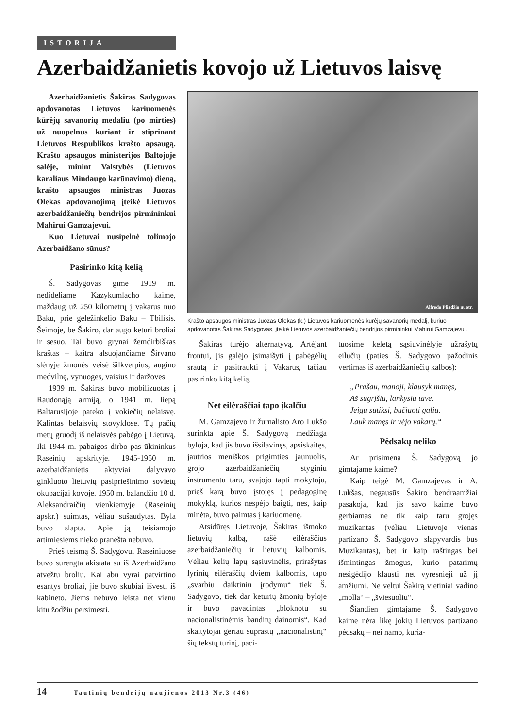ISTORIJA
Azerbaidžanietis kovojo už Lietuvos laisvę
Azerbaidžanietis Šakiras Sadygovas apdovanotas Lietuvos kariuomenės kūrėjų savanorių medaliu (po mirties) už nuopelnus kuriant ir stiprinant Lietuvos Respublikos krašto apsaugą. Krašto apsaugos ministerijos Baltojoje salėje, minint Valstybės (Lietuvos karaliaus Mindaugo karūnavimo) dieną, krašto apsaugos ministras Juozas Olekas apdovanojimą įteikė Lietuvos azerbaidžaniečių bendrijos pirmininkui Mahirui Gamzajevui.
Kuo Lietuvai nusipelnė tolimojo Azerbaidžano sūnus?
Pasirinko kitą kelią
Š. Sadygovas gimė 1919 m. nedideliame Kazykumlacho kaime, maždaug už 250 kilometrų į vakarus nuo Baku, prie geležinkelio Baku – Tbilisis. Šeimoje, be Šakiro, dar augo keturi broliai ir sesuo. Tai buvo grynai žemdirbiškas kraštas – kaitra alsuojančiame Širvano slėnyje žmonės veisė šilkverpius, augino medvilnę, vynuoges, vaisius ir daržoves.
1939 m. Šakiras buvo mobilizuotas į Raudonąją armiją, o 1941 m. liepą Baltarusijoje pateko į vokiečių nelaisvę. Kalintas belaisvių stovyklose. Tų pačių metų gruodį iš nelaisvės pabėgo į Lietuvą. Iki 1944 m. pabaigos dirbo pas ūkininkus Raseinių apskrityje. 1945-1950 m. azerbaidžanietis aktyviai dalyvavo ginkluoto lietuvių pasipriešinimo sovietų okupacijai kovoje. 1950 m. balandžio 10 d. Aleksandraičių vienkiemyje (Raseinių apskr.) suimtas, vėliau sušaudytas. Byla buvo slapta. Apie ją teisiamojo artimiesiems nieko pranešta nebuvo.
Prieš teismą Š. Sadygovui Raseiniuose buvo surengta akistata su iš Azerbaidžano atvežtu broliu. Kai abu vyrai patvirtino esantys broliai, jie buvo skubiai išvesti iš kabineto. Jiems nebuvo leista net vienu kitu žodžiu persimesti.
Alfredo Pliadžio nuotr.
Krašto apsaugos ministras Juozas Olekas (k.) Lietuvos kariuomenės kūrėjų savanorių medalį, kuriuo apdovanotas Šakiras Sadygovas, įteikė Lietuvos azerbaidžaniečių bendrijos pirmininkui Mahirui Gamzajevui.
Šakiras turėjo alternatyvą. Artėjant frontui, jis galėjo įsimaišyti į pabėgėlių srautą ir pasitraukti į Vakarus, tačiau pasirinko kitą kelią.
Net eilėraščiai tapo įkalčiu
M. Gamzajevo ir žurnalisto Aro Lukšo surinkta apie Š. Sadygovą medžiaga byloja, kad jis buvo išsilavinęs, apsiskaitęs, jautrios meniškos prigimties jaunuolis, grojo azerbaidžaniečių styginiu instrumentu taru, svajojo tapti mokytoju, prieš karą buvo įstojęs į pedagoginę mokyklą, kurios nespėjo baigti, nes, kaip minėta, buvo paimtas į kariuomenę.
Atsidūręs Lietuvoje, Šakiras išmoko lietuvių kalbą, rašė eilėraščius azerbaidžaniečių ir lietuvių kalbomis. Vėliau kelių lapų sąsiuvinėlis, prirašytas lyrinių eilėraščių dviem kalbomis, tapo „svarbiu daiktiniu įrodymu“ tiek Š. Sadygovo, tiek dar keturių žmonių byloje ir buvo pavadintas „bloknotu su nacionalistinėmis banditų dainomis“. Kad skaitytojai geriau suprastų „nacionalistinį“ šių tekstų turinį, paci-
tuosime keletą sąsiuvinėlyje užrašytų eilučių (paties Š. Sadygovo pažodinis vertimas iš azerbaidžaniečių kalbos):
„Prašau, manoji, klausyk manęs,
Aš sugrįšiu, lankysiu tave.
Jeigu sutiksi, bučiuoti galiu.
Lauk manęs ir vėjo vakarų.“
Pėdsakų neliko
Ar prisimena Š. Sadygovą jo gimtajame kaime?
Kaip teigė M. Gamzajevas ir A. Lukšas, negausūs Šakiro bendraamžiai pasakoja, kad jis savo kaime buvo gerbiamas ne tik kaip taru grojęs muzikantas (vėliau Lietuvoje vienas partizano Š. Sadygovo slapyvardis bus Muzikantas), bet ir kaip raštingas bei išmintingas žmogus, kurio patarimų nesigėdijo klausti net vyresnieji už jį amžiumi. Ne veltui Šakirą vietiniai vadino „molla“ – „šviesuoliu“.
Šiandien gimtajame Š. Sadygovo kaime nėra likę jokių Lietuvos partizano pėdsakų – nei namo, kuria-
14 Tautinių bendrijų naujienos 2013 Nr.3 (46)